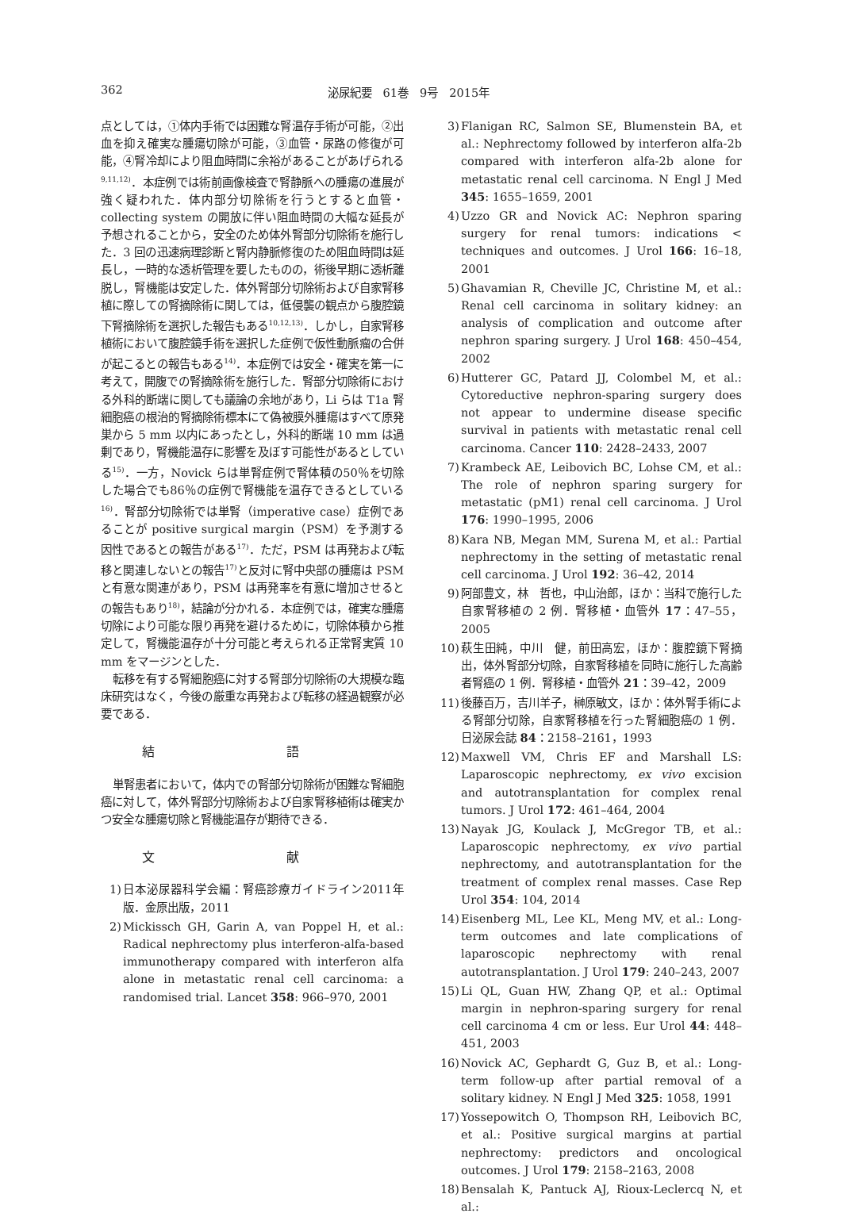362 泌尿紀要　61巻　9号　2015年
点としては，①体内手術では困難な腎温存手術が可能，②出血を抑え確実な腫瘍切除が可能，③血管・尿路の修復が可能，④腎冷却により阻血時間に余裕があることがあげられる<sup>9,11,12)</sup>．本症例では術前画像検査で腎静脈への腫瘍の進展が強く疑われた．体内部分切除術を行うとすると血管・collecting system の開放に伴い阻血時間の大幅な延長が予想されることから，安全のため体外腎部分切除術を施行した．3 回の迅速病理診断と腎内静脈修復のため阻血時間は延長し，一時的な透析管理を要したものの，術後早期に透析離脱し，腎機能は安定した．体外腎部分切除術および自家腎移植に際しての腎摘除術に関しては，低侵襲の観点から腹腔鏡下腎摘除術を選択した報告もある<sup>10,12,13)</sup>．しかし，自家腎移植術において腹腔鏡手術を選択した症例で仮性動脈瘤の合併が起こるとの報告もある<sup>14)</sup>．本症例では安全・確実を第一に考えて，開腹での腎摘除術を施行した．腎部分切除術における外科的断端に関しても議論の余地があり，Li らは T1a 腎細胞癌の根治的腎摘除術標本にて偽被膜外腫瘍はすべて原発巣から 5 mm 以内にあったとし，外科的断端 10 mm は過剰であり，腎機能温存に影響を及ぼす可能性があるとしている<sup>15)</sup>．一方，Novick らは単腎症例で腎体積の50％を切除した場合でも86％の症例で腎機能を温存できるとしている<sup>16)</sup>．腎部分切除術では単腎（imperative case）症例であることが positive surgical margin（PSM）を予測する因性であるとの報告がある<sup>17)</sup>．ただ，PSM は再発および転移と関連しないとの報告<sup>17)</sup>と反対に腎中央部の腫瘍は PSM と有意な関連があり，PSM は再発率を有意に増加させるとの報告もあり<sup>18)</sup>，結論が分かれる．本症例では，確実な腫瘍切除により可能な限り再発を避けるために，切除体積から推定して，腎機能温存が十分可能と考えられる正常腎実質 10 mm をマージンとした．
転移を有する腎細胞癌に対する腎部分切除術の大規模な臨床研究はなく，今後の厳重な再発および転移の経過観察が必要である．
結 語
単腎患者において，体内での腎部分切除術が困難な腎細胞癌に対して，体外腎部分切除術および自家腎移植術は確実かつ安全な腫瘍切除と腎機能温存が期待できる．
文 献
1) 日本泌尿器科学会編：腎癌診療ガイドライン2011年版．金原出版，2011
2) Mickissch GH, Garin A, van Poppel H, et al.: Radical nephrectomy plus interferon-alfa-based immunotherapy compared with interferon alfa alone in metastatic renal cell carcinoma: a randomised trial. Lancet 358: 966–970, 2001
3) Flanigan RC, Salmon SE, Blumenstein BA, et al.: Nephrectomy followed by interferon alfa-2b compared with interferon alfa-2b alone for metastatic renal cell carcinoma. N Engl J Med 345: 1655–1659, 2001
4) Uzzo GR and Novick AC: Nephron sparing surgery for renal tumors: indications < techniques and outcomes. J Urol 166: 16–18, 2001
5) Ghavamian R, Cheville JC, Christine M, et al.: Renal cell carcinoma in solitary kidney: an analysis of complication and outcome after nephron sparing surgery. J Urol 168: 450–454, 2002
6) Hutterer GC, Patard JJ, Colombel M, et al.: Cytoreductive nephron-sparing surgery does not appear to undermine disease specific survival in patients with metastatic renal cell carcinoma. Cancer 110: 2428–2433, 2007
7) Krambeck AE, Leibovich BC, Lohse CM, et al.: The role of nephron sparing surgery for metastatic (pM1) renal cell carcinoma. J Urol 176: 1990–1995, 2006
8) Kara NB, Megan MM, Surena M, et al.: Partial nephrectomy in the setting of metastatic renal cell carcinoma. J Urol 192: 36–42, 2014
9) 阿部豊文，林　哲也，中山治郎，ほか：当科で施行した自家腎移植の 2 例．腎移植・血管外 17：47–55，2005
10) 萩生田純，中川　健，前田高宏，ほか：腹腔鏡下腎摘出，体外腎部分切除，自家腎移植を同時に施行した高齢者腎癌の 1 例．腎移植・血管外 21：39–42，2009
11) 後藤百万，吉川羊子，榊原敏文，ほか：体外腎手術による腎部分切除，自家腎移植を行った腎細胞癌の 1 例．日泌尿会誌 84：2158–2161，1993
12) Maxwell VM, Chris EF and Marshall LS: Laparoscopic nephrectomy, ex vivo excision and autotransplantation for complex renal tumors. J Urol 172: 461–464, 2004
13) Nayak JG, Koulack J, McGregor TB, et al.: Laparoscopic nephrectomy, ex vivo partial nephrectomy, and autotransplantation for the treatment of complex renal masses. Case Rep Urol 354: 104, 2014
14) Eisenberg ML, Lee KL, Meng MV, et al.: Long-term outcomes and late complications of laparoscopic nephrectomy with renal autotransplantation. J Urol 179: 240–243, 2007
15) Li QL, Guan HW, Zhang QP, et al.: Optimal margin in nephron-sparing surgery for renal cell carcinoma 4 cm or less. Eur Urol 44: 448–451, 2003
16) Novick AC, Gephardt G, Guz B, et al.: Long-term follow-up after partial removal of a solitary kidney. N Engl J Med 325: 1058, 1991
17) Yossepowitch O, Thompson RH, Leibovich BC, et al.: Positive surgical margins at partial nephrectomy: predictors and oncological outcomes. J Urol 179: 2158–2163, 2008
18) Bensalah K, Pantuck AJ, Rioux-Leclercq N, et al.: